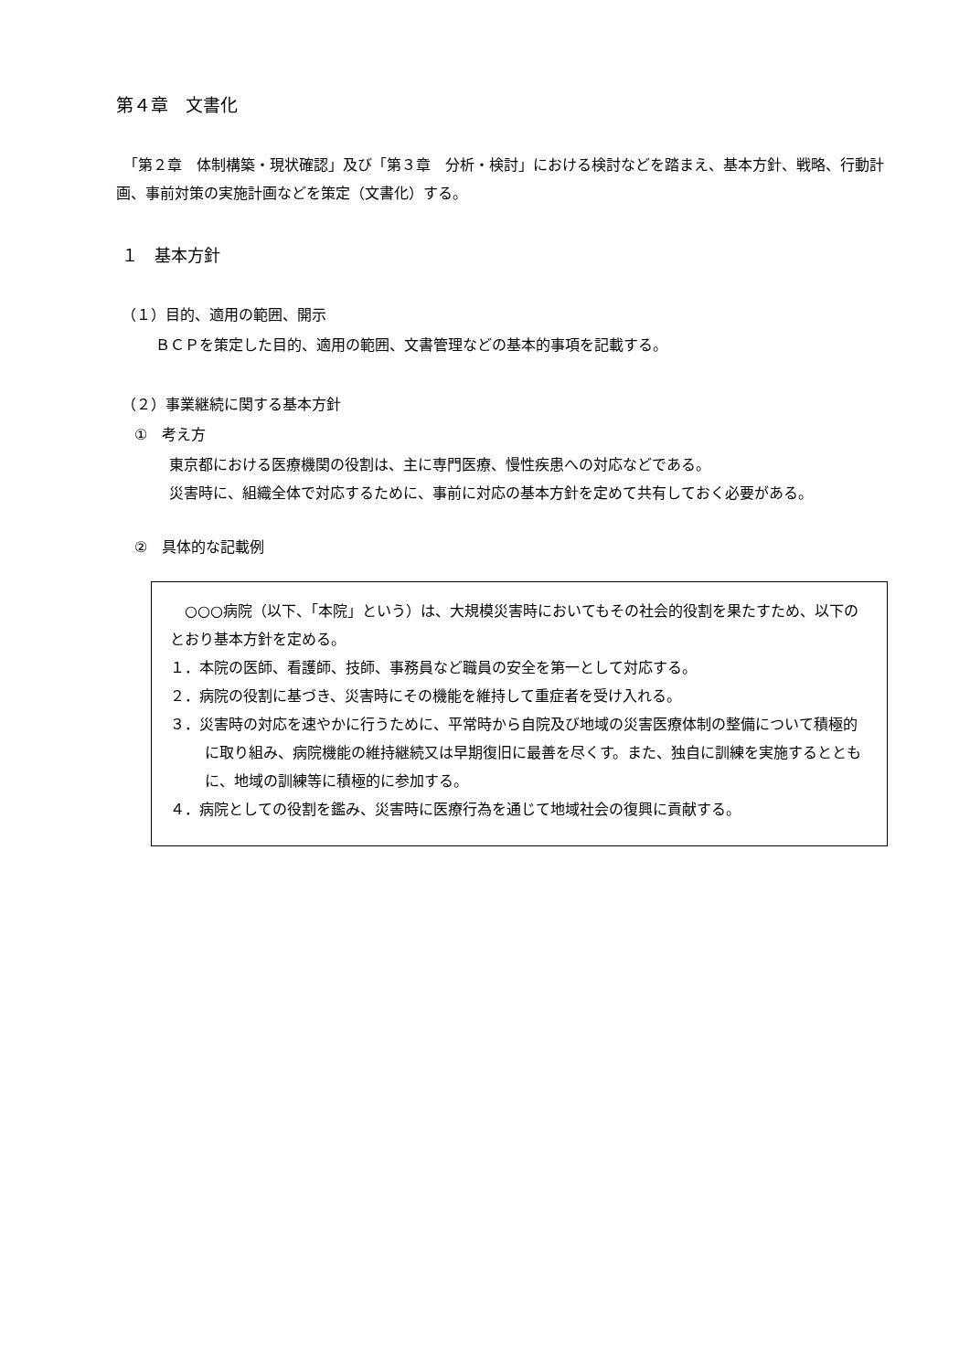第４章　文書化
　「第２章　体制構築・現状確認」及び「第３章　分析・検討」における検討などを踏まえ、基本方針、戦略、行動計画、事前対策の実施計画などを策定（文書化）する。
１　基本方針
（１）目的、適用の範囲、開示
ＢＣＰを策定した目的、適用の範囲、文書管理などの基本的事項を記載する。
（２）事業継続に関する基本方針
①　考え方
東京都における医療機関の役割は、主に専門医療、慢性疾患への対応などである。
災害時に、組織全体で対応するために、事前に対応の基本方針を定めて共有しておく必要がある。
②　具体的な記載例
　○○○病院（以下、「本院」という）は、大規模災害時においてもその社会的役割を果たすため、以下のとおり基本方針を定める。
１．本院の医師、看護師、技師、事務員など職員の安全を第一として対応する。
２．病院の役割に基づき、災害時にその機能を維持して重症者を受け入れる。
３．災害時の対応を速やかに行うために、平常時から自院及び地域の災害医療体制の整備について積極的に取り組み、病院機能の維持継続又は早期復旧に最善を尽くす。また、独自に訓練を実施するとともに、地域の訓練等に積極的に参加する。
４．病院としての役割を鑑み、災害時に医療行為を通じて地域社会の復興に貢献する。